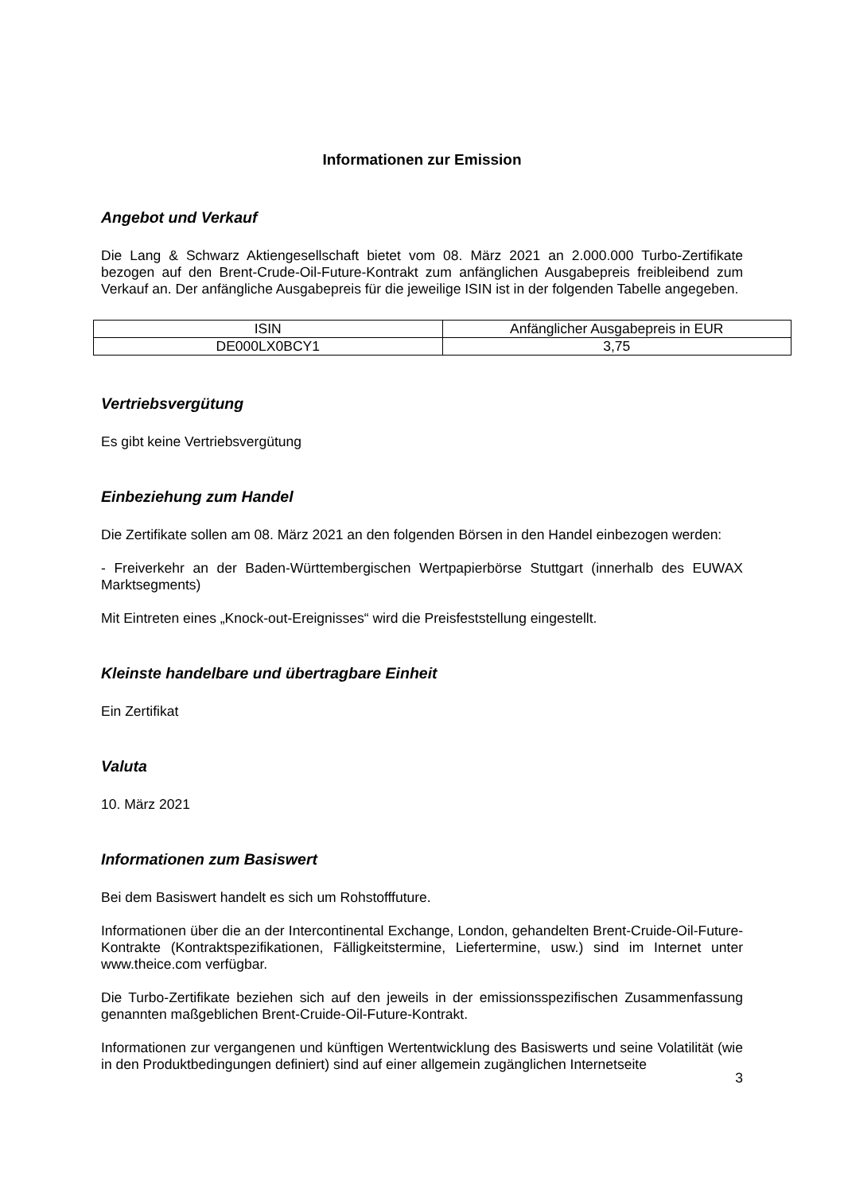Informationen zur Emission
Angebot und Verkauf
Die Lang & Schwarz Aktiengesellschaft bietet vom 08. März 2021 an 2.000.000 Turbo-Zertifikate bezogen auf den Brent-Crude-Oil-Future-Kontrakt zum anfänglichen Ausgabepreis freibleibend zum Verkauf an. Der anfängliche Ausgabepreis für die jeweilige ISIN ist in der folgenden Tabelle angegeben.
| ISIN | Anfänglicher Ausgabepreis in EUR |
| --- | --- |
| DE000LX0BCY1 | 3,75 |
Vertriebsvergütung
Es gibt keine Vertriebsvergütung
Einbeziehung zum Handel
Die Zertifikate sollen am 08. März 2021 an den folgenden Börsen in den Handel einbezogen werden:
- Freiverkehr an der Baden-Württembergischen Wertpapierbörse Stuttgart (innerhalb des EUWAX Marktsegments)
Mit Eintreten eines „Knock-out-Ereignisses“ wird die Preisfeststellung eingestellt.
Kleinste handelbare und übertragbare Einheit
Ein Zertifikat
Valuta
10. März 2021
Informationen zum Basiswert
Bei dem Basiswert handelt es sich um Rohstofffuture.
Informationen über die an der Intercontinental Exchange, London, gehandelten Brent-Cruide-Oil-Future-Kontrakte (Kontraktspezifikationen, Fälligkeitstermine, Liefertermine, usw.) sind im Internet unter www.theice.com verfügbar.
Die Turbo-Zertifikate beziehen sich auf den jeweils in der emissionsspezifischen Zusammenfassung genannten maßgeblichen Brent-Cruide-Oil-Future-Kontrakt.
Informationen zur vergangenen und künftigen Wertentwicklung des Basiswerts und seine Volatilität (wie in den Produktbedingungen definiert) sind auf einer allgemein zugänglichen Internetseite
3